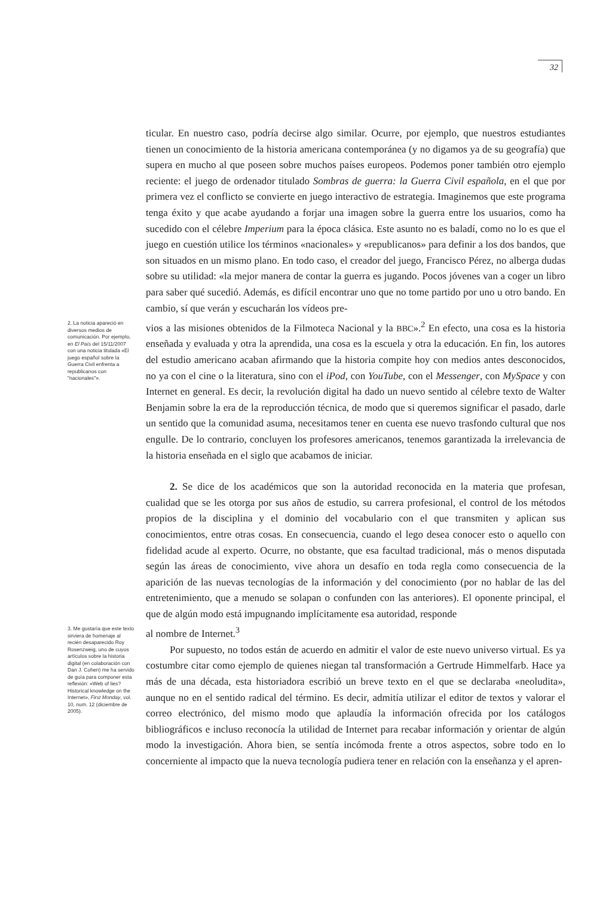32
ticular. En nuestro caso, podría decirse algo similar. Ocurre, por ejemplo, que nuestros estudiantes tienen un conocimiento de la historia americana contemporánea (y no digamos ya de su geografía) que supera en mucho al que poseen sobre muchos países europeos. Podemos poner también otro ejemplo reciente: el juego de ordenador titulado Sombras de guerra: la Guerra Civil española, en el que por primera vez el conflicto se convierte en juego interactivo de estrategia. Imaginemos que este programa tenga éxito y que acabe ayudando a forjar una imagen sobre la guerra entre los usuarios, como ha sucedido con el célebre Imperium para la época clásica. Este asunto no es baladí, como no lo es que el juego en cuestión utilice los términos «nacionales» y «republicanos» para definir a los dos bandos, que son situados en un mismo plano. En todo caso, el creador del juego, Francisco Pérez, no alberga dudas sobre su utilidad: «la mejor manera de contar la guerra es jugando. Pocos jóvenes van a coger un libro para saber qué sucedió. Además, es difícil encontrar uno que no tome partido por uno u otro bando. En cambio, sí que verán y escucharán los vídeos pre-
2. La noticia apareció en diversos medios de comunicación. Por ejemplo, en El País del 15/11/2007 con una noticia titulada «El juego español sobre la Guerra Civil enfrenta a republicanos con "nacionales"».
vios a las misiones obtenidos de la Filmoteca Nacional y la BBC».<sup>2</sup> En efecto, una cosa es la historia enseñada y evaluada y otra la aprendida, una cosa es la escuela y otra la educación. En fin, los autores del estudio americano acaban afirmando que la historia compite hoy con medios antes desconocidos, no ya con el cine o la literatura, sino con el iPod, con YouTube, con el Messenger, con MySpace y con Internet en general. Es decir, la revolución digital ha dado un nuevo sentido al célebre texto de Walter Benjamin sobre la era de la reproducción técnica, de modo que si queremos significar el pasado, darle un sentido que la comunidad asuma, necesitamos tener en cuenta ese nuevo trasfondo cultural que nos engulle. De lo contrario, concluyen los profesores americanos, tenemos garantizada la irrelevancia de la historia enseñada en el siglo que acabamos de iniciar.
2. Se dice de los académicos que son la autoridad reconocida en la materia que profesan, cualidad que se les otorga por sus años de estudio, su carrera profesional, el control de los métodos propios de la disciplina y el dominio del vocabulario con el que transmiten y aplican sus conocimientos, entre otras cosas. En consecuencia, cuando el lego desea conocer esto o aquello con fidelidad acude al experto. Ocurre, no obstante, que esa facultad tradicional, más o menos disputada según las áreas de conocimiento, vive ahora un desafío en toda regla como consecuencia de la aparición de las nuevas tecnologías de la información y del conocimiento (por no hablar de las del entretenimiento, que a menudo se solapan o confunden con las anteriores). El oponente principal, el que de algún modo está impugnando implícitamente esa autoridad, responde
3. Me gustaría que este texto sirviera de homenaje al recién desaparecido Roy Rosenzweig, uno de cuyos artículos sobre la historia digital (en colaboración con Dan J. Cohen) me ha servido de guía para componer esta reflexión: «Web of lies? Historical knowledge on the Internet», First Monday, vol. 10, num. 12 (diciembre de 2005).
al nombre de Internet.<sup>3</sup>
Por supuesto, no todos están de acuerdo en admitir el valor de este nuevo universo virtual. Es ya costumbre citar como ejemplo de quienes niegan tal transformación a Gertrude Himmelfarb. Hace ya más de una década, esta historiadora escribió un breve texto en el que se declaraba «neoludita», aunque no en el sentido radical del término. Es decir, admitía utilizar el editor de textos y valorar el correo electrónico, del mismo modo que aplaudía la información ofrecida por los catálogos bibliográficos e incluso reconocía la utilidad de Internet para recabar información y orientar de algún modo la investigación. Ahora bien, se sentía incómoda frente a otros aspectos, sobre todo en lo concerniente al impacto que la nueva tecnología pudiera tener en relación con la enseñanza y el apren-